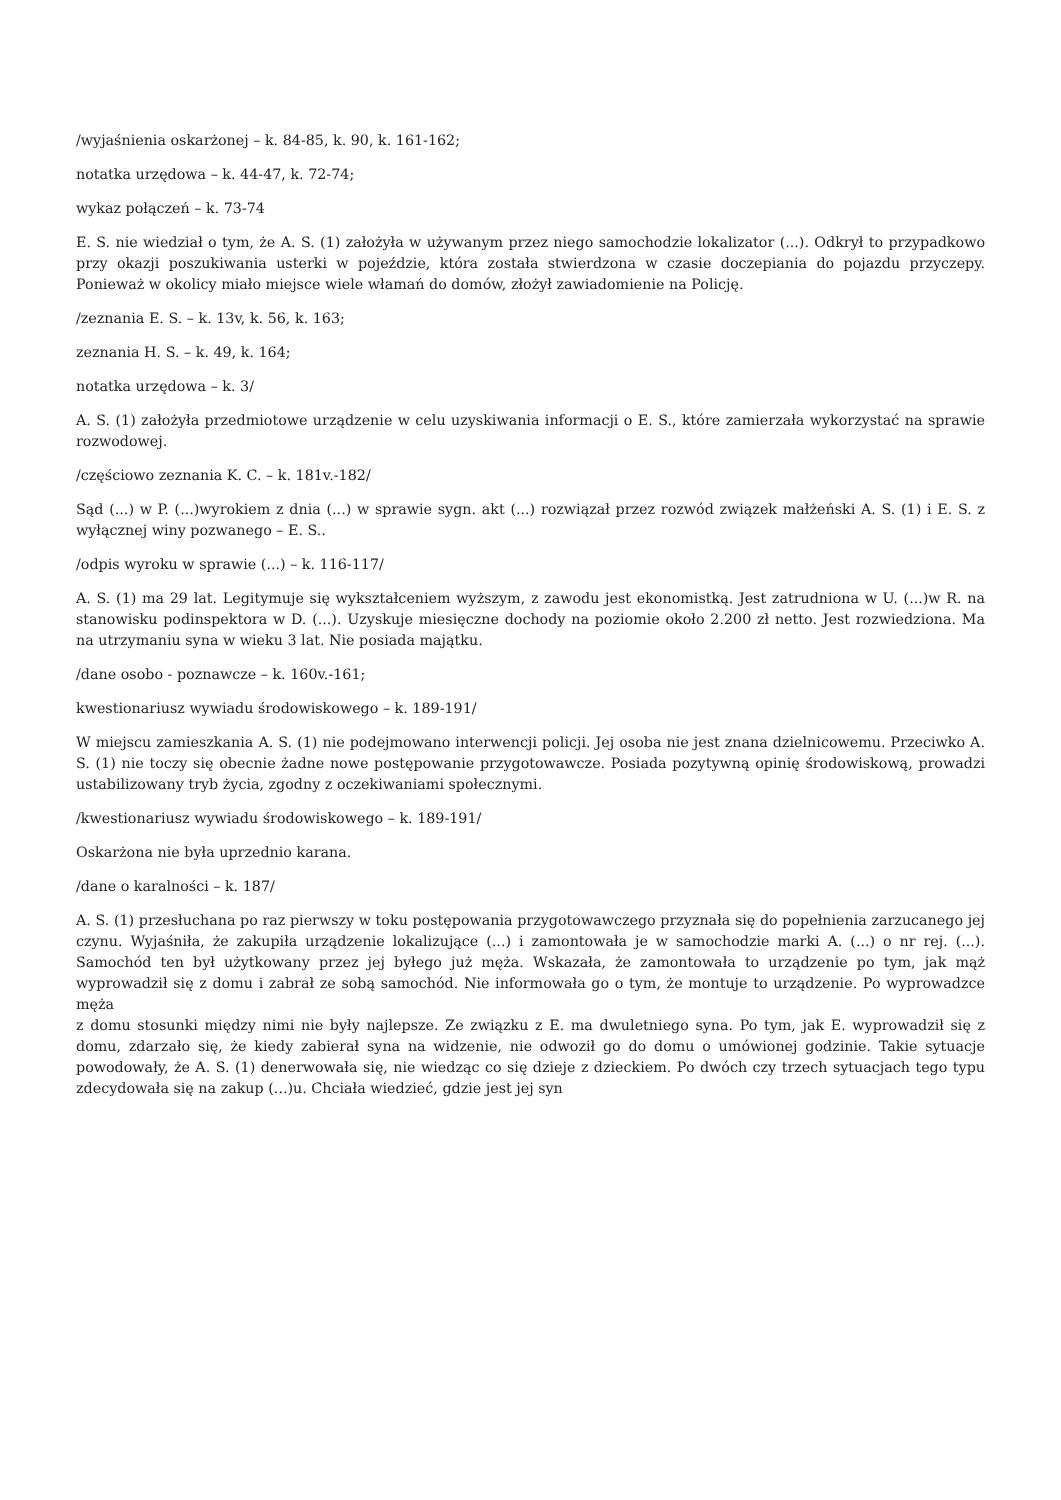/wyjaśnienia oskarżonej – k. 84-85, k. 90, k. 161-162;
notatka urzędowa – k. 44-47, k. 72-74;
wykaz połączeń – k. 73-74
E. S. nie wiedział o tym, że A. S. (1) założyła w używanym przez niego samochodzie lokalizator (...). Odkrył to przypadkowo przy okazji poszukiwania usterki w pojeździe, która została stwierdzona w czasie doczepiania do pojazdu przyczepy. Ponieważ w okolicy miało miejsce wiele włamań do domów, złożył zawiadomienie na Policję.
/zeznania E. S. – k. 13v, k. 56, k. 163;
zeznania H. S. – k. 49, k. 164;
notatka urzędowa – k. 3/
A. S. (1) założyła przedmiotowe urządzenie w celu uzyskiwania informacji o E. S., które zamierzała wykorzystać na sprawie rozwodowej.
/częściowo zeznania K. C. – k. 181v.-182/
Sąd (...) w P. (...)wyrokiem z dnia (...) w sprawie sygn. akt (...) rozwiązał przez rozwód związek małżeński A. S. (1) i E. S. z wyłącznej winy pozwanego – E. S..
/odpis wyroku w sprawie (...) – k. 116-117/
A. S. (1) ma 29 lat. Legitymuje się wykształceniem wyższym, z zawodu jest ekonomistką. Jest zatrudniona w U. (...)w R. na stanowisku podinspektora w D. (...). Uzyskuje miesięczne dochody na poziomie około 2.200 zł netto. Jest rozwiedziona. Ma na utrzymaniu syna w wieku 3 lat. Nie posiada majątku.
/dane osobo - poznawcze – k. 160v.-161;
kwestionariusz wywiadu środowiskowego – k. 189-191/
W miejscu zamieszkania A. S. (1) nie podejmowano interwencji policji. Jej osoba nie jest znana dzielnicowemu. Przeciwko A. S. (1) nie toczy się obecnie żadne nowe postępowanie przygotowawcze. Posiada pozytywną opinię środowiskową, prowadzi ustabilizowany tryb życia, zgodny z oczekiwaniami społecznymi.
/kwestionariusz wywiadu środowiskowego – k. 189-191/
Oskarżona nie była uprzednio karana.
/dane o karalności – k. 187/
A. S. (1) przesłuchana po raz pierwszy w toku postępowania przygotowawczego przyznała się do popełnienia zarzucanego jej czynu. Wyjaśniła, że zakupiła urządzenie lokalizujące (...) i zamontowała je w samochodzie marki A. (...) o nr rej. (...). Samochód ten był użytkowany przez jej byłego już męża. Wskazała, że zamontowała to urządzenie po tym, jak mąż wyprowadził się z domu i zabrał ze sobą samochód. Nie informowała go o tym, że montuje to urządzenie. Po wyprowadzce męża
z domu stosunki między nimi nie były najlepsze. Ze związku z E. ma dwuletniego syna. Po tym, jak E. wyprowadził się z domu, zdarzało się, że kiedy zabierał syna na widzenie, nie odwoził go do domu o umówionej godzinie. Takie sytuacje powodowały, że A. S. (1) denerwowała się, nie wiedząc co się dzieje z dzieckiem. Po dwóch czy trzech sytuacjach tego typu zdecydowała się na zakup (...)u. Chciała wiedzieć, gdzie jest jej syn